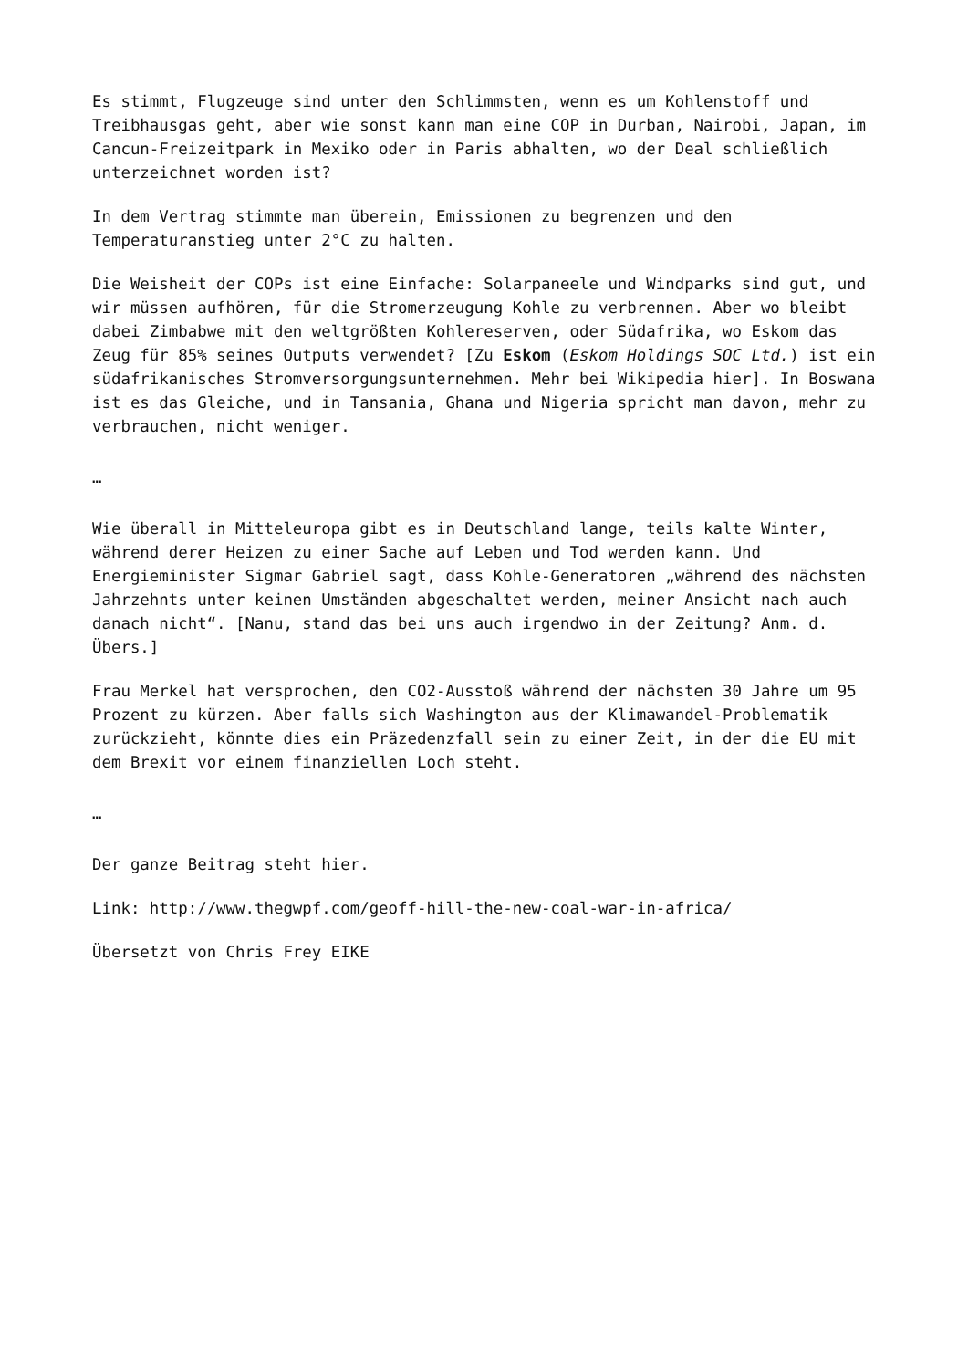Es stimmt, Flugzeuge sind unter den Schlimmsten, wenn es um Kohlenstoff und Treibhausgas geht, aber wie sonst kann man eine COP in Durban, Nairobi, Japan, im Cancun-Freizeitpark in Mexiko oder in Paris abhalten, wo der Deal schließlich unterzeichnet worden ist?
In dem Vertrag stimmte man überein, Emissionen zu begrenzen und den Temperaturanstieg unter 2°C zu halten.
Die Weisheit der COPs ist eine Einfache: Solarpaneele und Windparks sind gut, und wir müssen aufhören, für die Stromerzeugung Kohle zu verbrennen. Aber wo bleibt dabei Zimbabwe mit den weltgrößten Kohlereserven, oder Südafrika, wo Eskom das Zeug für 85% seines Outputs verwendet? [Zu Eskom (Eskom Holdings SOC Ltd.) ist ein südafrikanisches Stromversorgungsunternehmen. Mehr bei Wikipedia hier]. In Boswana ist es das Gleiche, und in Tansania, Ghana und Nigeria spricht man davon, mehr zu verbrauchen, nicht weniger.
…
Wie überall in Mitteleuropa gibt es in Deutschland lange, teils kalte Winter, während derer Heizen zu einer Sache auf Leben und Tod werden kann. Und Energieminister Sigmar Gabriel sagt, dass Kohle-Generatoren „während des nächsten Jahrzehnts unter keinen Umständen abgeschaltet werden, meiner Ansicht nach auch danach nicht“. [Nanu, stand das bei uns auch irgendwo in der Zeitung? Anm. d. Übers.]
Frau Merkel hat versprochen, den CO2-Ausstoß während der nächsten 30 Jahre um 95 Prozent zu kürzen. Aber falls sich Washington aus der Klimawandel-Problematik zurückzieht, könnte dies ein Präzedenzfall sein zu einer Zeit, in der die EU mit dem Brexit vor einem finanziellen Loch steht.
…
Der ganze Beitrag steht hier.
Link: http://www.thegwpf.com/geoff-hill-the-new-coal-war-in-africa/
Übersetzt von Chris Frey EIKE